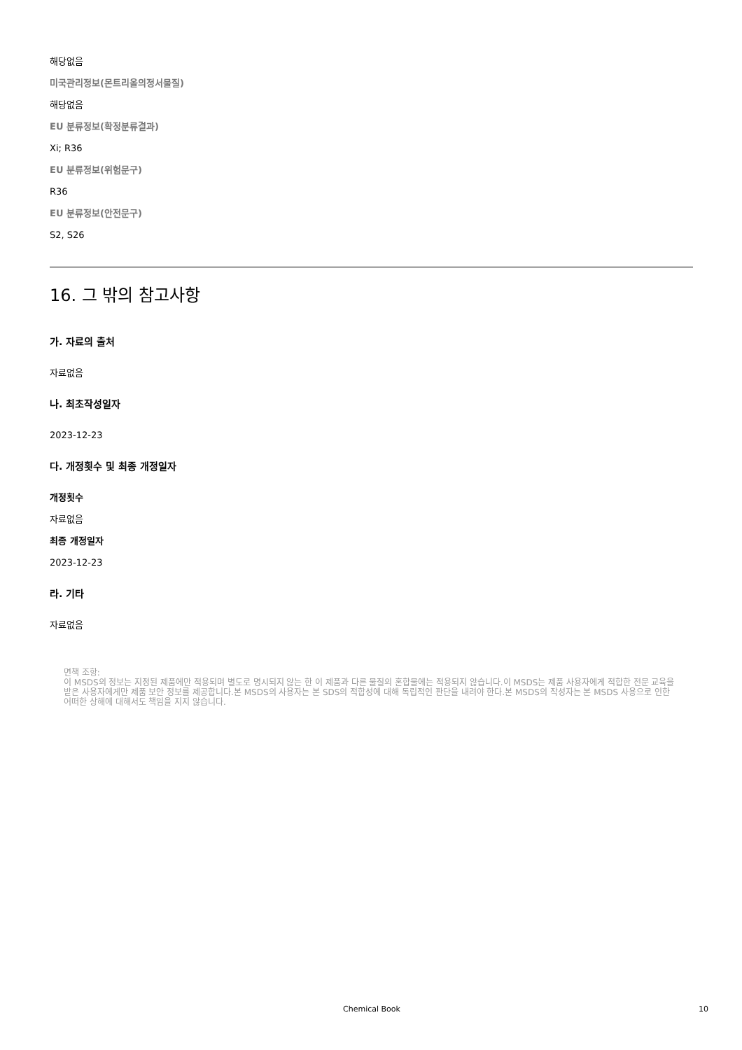해당없음
미국관리정보(몬트리올의정서물질)
해당없음
EU 분류정보(확정분류결과)
Xi; R36
EU 분류정보(위험문구)
R36
EU 분류정보(안전문구)
S2, S26
16. 그 밖의 참고사항
가. 자료의 출처
자료없음
나. 최초작성일자
2023-12-23
다. 개정횟수 및 최종 개정일자
개정횟수
자료없음
최종 개정일자
2023-12-23
라. 기타
자료없음
면책 조항:
이 MSDS의 정보는 지정된 제품에만 적용되며 별도로 명시되지 않는 한 이 제품과 다른 물질의 혼합물에는 적용되지 않습니다.이 MSDS는 제품 사용자에게 적합한 전문 교육을 받은 사용자에게만 제품 보안 정보를 제공합니다.본 MSDS의 사용자는 본 SDS의 적합성에 대해 독립적인 판단을 내려야 한다.본 MSDS의 작성자는 본 MSDS 사용으로 인한 어떠한 상해에 대해서도 책임을 지지 않습니다.
Chemical Book 10